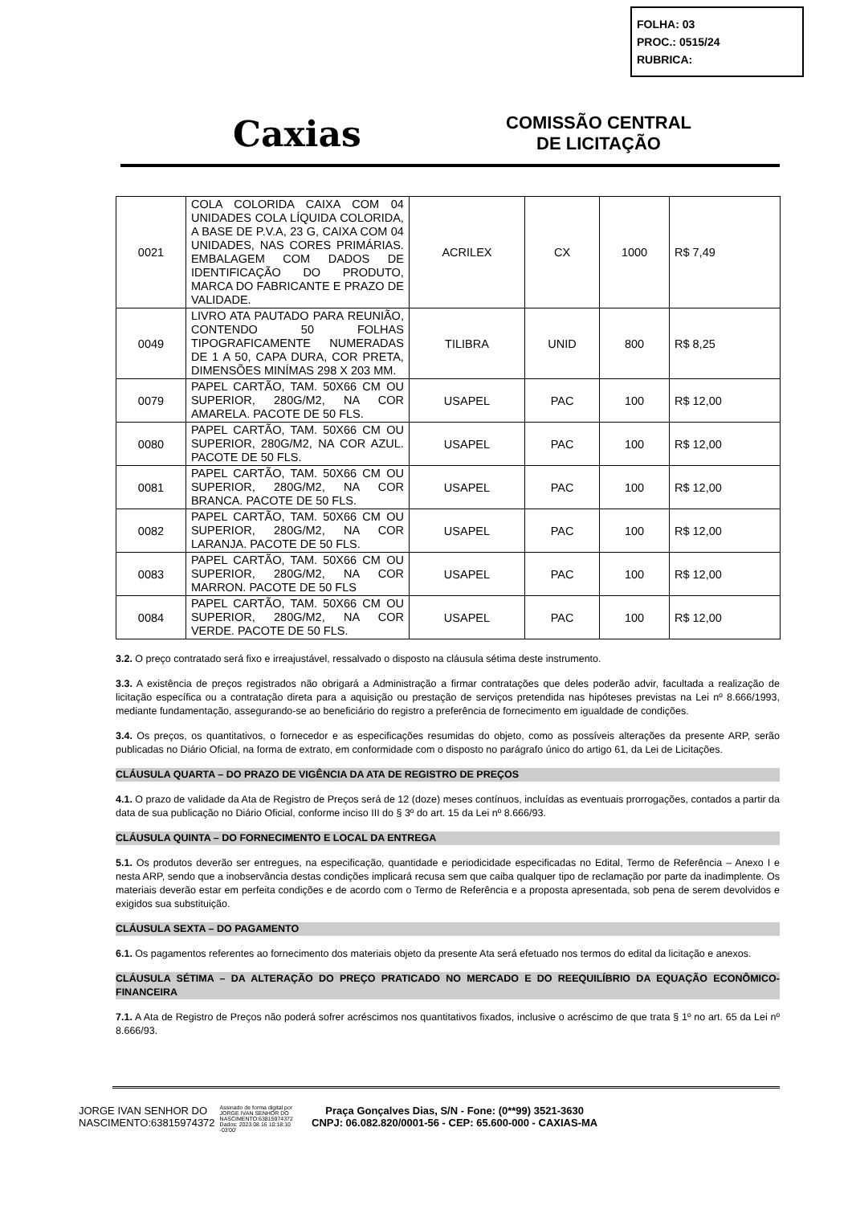FOLHA: 03
PROC.: 0515/24
RUBRICA:
Caxias
COMISSÃO CENTRAL
DE LICITAÇÃO
| 0021 | COLA COLORIDA CAIXA COM 04 UNIDADES COLA LÍQUIDA COLORIDA, A BASE DE P.V.A, 23 G, CAIXA COM 04 UNIDADES, NAS CORES PRIMÁRIAS. EMBALAGEM COM DADOS DE IDENTIFICAÇÃO DO PRODUTO, MARCA DO FABRICANTE E PRAZO DE VALIDADE. | ACRILEX | CX | 1000 | R$ 7,49 |
| 0049 | LIVRO ATA PAUTADO PARA REUNIÃO, CONTENDO 50 FOLHAS TIPOGRAFICAMENTE NUMERADAS DE 1 A 50, CAPA DURA, COR PRETA, DIMENSÕES MINÍMAS 298 X 203 MM. | TILIBRA | UNID | 800 | R$ 8,25 |
| 0079 | PAPEL CARTÃO, TAM. 50X66 CM OU SUPERIOR, 280G/M2, NA COR AMARELA. PACOTE DE 50 FLS. | USAPEL | PAC | 100 | R$ 12,00 |
| 0080 | PAPEL CARTÃO, TAM. 50X66 CM OU SUPERIOR, 280G/M2, NA COR AZUL. PACOTE DE 50 FLS. | USAPEL | PAC | 100 | R$ 12,00 |
| 0081 | PAPEL CARTÃO, TAM. 50X66 CM OU SUPERIOR, 280G/M2, NA COR BRANCA. PACOTE DE 50 FLS. | USAPEL | PAC | 100 | R$ 12,00 |
| 0082 | PAPEL CARTÃO, TAM. 50X66 CM OU SUPERIOR, 280G/M2, NA COR LARANJA. PACOTE DE 50 FLS. | USAPEL | PAC | 100 | R$ 12,00 |
| 0083 | PAPEL CARTÃO, TAM. 50X66 CM OU SUPERIOR, 280G/M2, NA COR MARRON. PACOTE DE 50 FLS | USAPEL | PAC | 100 | R$ 12,00 |
| 0084 | PAPEL CARTÃO, TAM. 50X66 CM OU SUPERIOR, 280G/M2, NA COR VERDE. PACOTE DE 50 FLS. | USAPEL | PAC | 100 | R$ 12,00 |
3.2. O preço contratado será fixo e irreajustável, ressalvado o disposto na cláusula sétima deste instrumento.
3.3. A existência de preços registrados não obrigará a Administração a firmar contratações que deles poderão advir, facultada a realização de licitação específica ou a contratação direta para a aquisição ou prestação de serviços pretendida nas hipóteses previstas na Lei nº 8.666/1993, mediante fundamentação, assegurando-se ao beneficiário do registro a preferência de fornecimento em igualdade de condições.
3.4. Os preços, os quantitativos, o fornecedor e as especificações resumidas do objeto, como as possíveis alterações da presente ARP, serão publicadas no Diário Oficial, na forma de extrato, em conformidade com o disposto no parágrafo único do artigo 61, da Lei de Licitações.
CLÁUSULA QUARTA – DO PRAZO DE VIGÊNCIA DA ATA DE REGISTRO DE PREÇOS
4.1. O prazo de validade da Ata de Registro de Preços será de 12 (doze) meses contínuos, incluídas as eventuais prorrogações, contados a partir da data de sua publicação no Diário Oficial, conforme inciso III do § 3º do art. 15 da Lei nº 8.666/93.
CLÁUSULA QUINTA – DO FORNECIMENTO E LOCAL DA ENTREGA
5.1. Os produtos deverão ser entregues, na especificação, quantidade e periodicidade especificadas no Edital, Termo de Referência – Anexo I e nesta ARP, sendo que a inobservância destas condições implicará recusa sem que caiba qualquer tipo de reclamação por parte da inadimplente. Os materiais deverão estar em perfeita condições e de acordo com o Termo de Referência e a proposta apresentada, sob pena de serem devolvidos e exigidos sua substituição.
CLÁUSULA SEXTA – DO PAGAMENTO
6.1. Os pagamentos referentes ao fornecimento dos materiais objeto da presente Ata será efetuado nos termos do edital da licitação e anexos.
CLÁUSULA SÉTIMA – DA ALTERAÇÃO DO PREÇO PRATICADO NO MERCADO E DO REEQUILÍBRIO DA EQUAÇÃO ECONÔMICO-FINANCEIRA
7.1. A Ata de Registro de Preços não poderá sofrer acréscimos nos quantitativos fixados, inclusive o acréscimo de que trata § 1º no art. 65 da Lei nº 8.666/93.
JORGE IVAN SENHOR DO NASCIMENTO:63815974372
Assinado de forma digital por JORGE IVAN SENHOR DO NASCIMENTO:63815974372 Dados: 2023.08.16 10:18:10 -03'00'
Praça Gonçalves Dias, S/N - Fone: (0**99) 3521-3630
CNPJ: 06.082.820/0001-56 - CEP: 65.600-000 - CAXIAS-MA